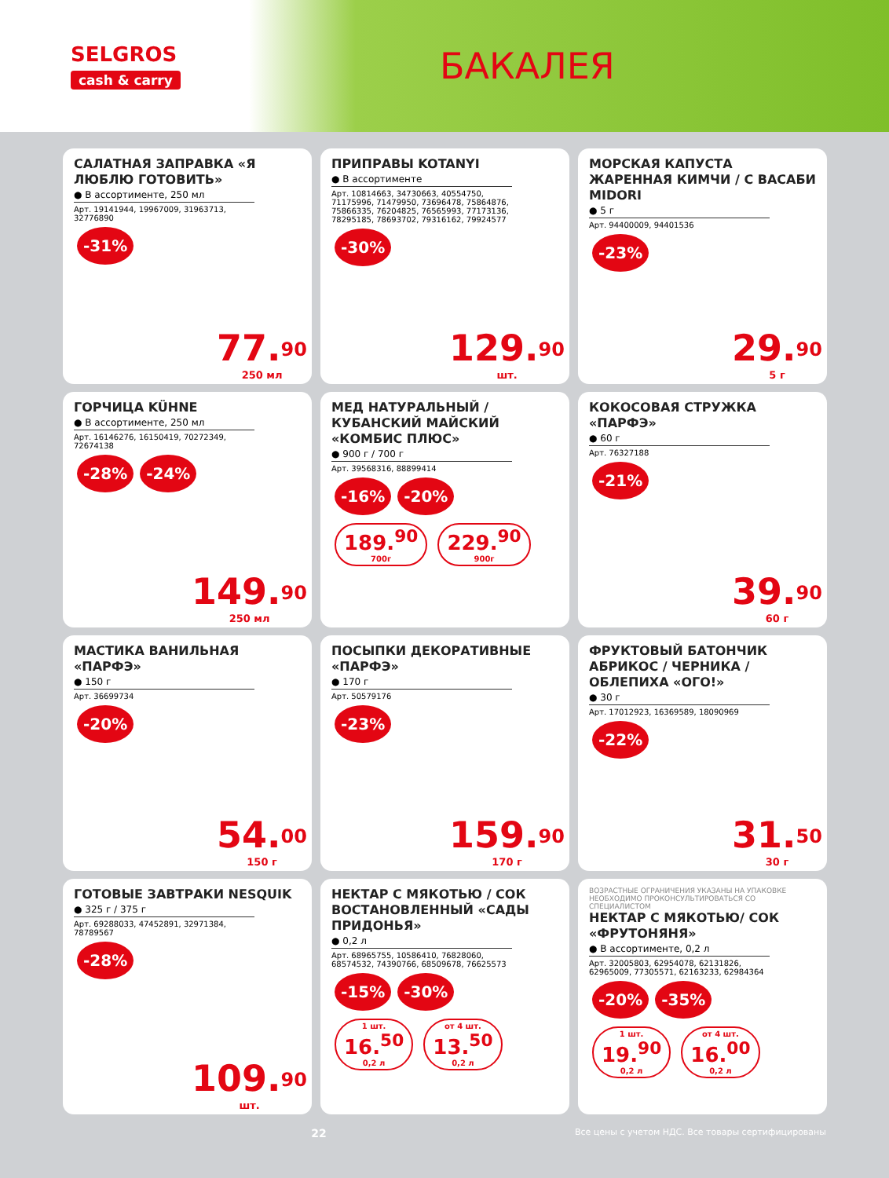SELGROS
cash & carry
БАКАЛЕЯ
САЛАТНАЯ ЗАПРАВКА «Я ЛЮБЛЮ ГОТОВИТЬ»
● В ассортименте, 250 мл
Арт. 19141944, 19967009, 31963713, 32776890
-31%
77.<sup>90</sup>
250 мл
ПРИПРАВЫ KOTANYI
● В ассортименте
Арт. 10814663, 34730663, 40554750, 71175996, 71479950, 73696478, 75864876, 75866335, 76204825, 76565993, 77173136, 78295185, 78693702, 79316162, 79924577
-30%
129.<sup>90</sup>
шт.
МОРСКАЯ КАПУСТА ЖАРЕННАЯ КИМЧИ / С ВАСАБИ MIDORI
● 5 г
Арт. 94400009, 94401536
-23%
29.<sup>90</sup>
5 г
ГОРЧИЦА KÜHNE
● В ассортименте, 250 мл
Арт. 16146276, 16150419, 70272349, 72674138
-28% -24%
149.<sup>90</sup>
250 мл
МЕД НАТУРАЛЬНЫЙ / КУБАНСКИЙ МАЙСКИЙ «КОМБИС ПЛЮС»
● 900 г / 700 г
Арт. 39568316, 88899414
-16% -20%
189.<sup>90</sup> 700г 229.<sup>90</sup> 900г
КОКОСОВАЯ СТРУЖКА «ПАРФЭ»
● 60 г
Арт. 76327188
-21%
39.<sup>90</sup>
60 г
МАСТИКА ВАНИЛЬНАЯ «ПАРФЭ»
● 150 г
Арт. 36699734
-20%
54.<sup>00</sup>
150 г
ПОСЫПКИ ДЕКОРАТИВНЫЕ «ПАРФЭ»
● 170 г
Арт. 50579176
-23%
159.<sup>90</sup>
170 г
ФРУКТОВЫЙ БАТОНЧИК АБРИКОС / ЧЕРНИКА / ОБЛЕПИХА «ОГО!»
● 30 г
Арт. 17012923, 16369589, 18090969
-22%
31.<sup>50</sup>
30 г
ГОТОВЫЕ ЗАВТРАКИ NESQUIK
● 325 г / 375 г
Арт. 69288033, 47452891, 32971384, 78789567
-28%
109.<sup>90</sup>
шт.
НЕКТАР С МЯКОТЬЮ / СОК ВОСТАНОВЛЕННЫЙ «САДЫ ПРИДОНЬЯ»
● 0,2 л
Арт. 68965755, 10586410, 76828060, 68574532, 74390766, 68509678, 76625573
-15% -30%
1 шт. 16.<sup>50</sup> 0,2 л от 4 шт. 13.<sup>50</sup> 0,2 л
ВОЗРАСТНЫЕ ОГРАНИЧЕНИЯ УКАЗАНЫ НА УПАКОВКЕ НЕОБХОДИМО ПРОКОНСУЛЬТИРОВАТЬСЯ СО СПЕЦИАЛИСТОМ
НЕКТАР С МЯКОТЬЮ/ СОК «ФРУТОНЯНЯ»
● В ассортименте, 0,2 л
Арт. 32005803, 62954078, 62131826, 62965009, 77305571, 62163233, 62984364
-20% -35%
1 шт. 19.<sup>90</sup> 0,2 л от 4 шт. 16.<sup>00</sup> 0,2 л
22 Все цены с учетом НДС. Все товары сертифицированы